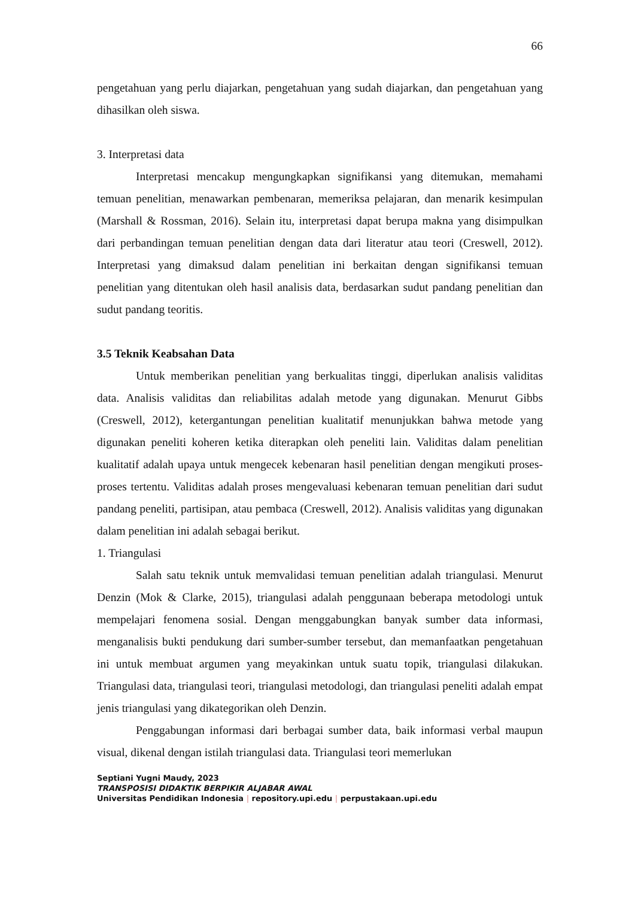66
pengetahuan yang perlu diajarkan, pengetahuan yang sudah diajarkan, dan pengetahuan yang dihasilkan oleh siswa.
3. Interpretasi data
Interpretasi mencakup mengungkapkan signifikansi yang ditemukan, memahami temuan penelitian, menawarkan pembenaran, memeriksa pelajaran, dan menarik kesimpulan (Marshall & Rossman, 2016). Selain itu, interpretasi dapat berupa makna yang disimpulkan dari perbandingan temuan penelitian dengan data dari literatur atau teori (Creswell, 2012). Interpretasi yang dimaksud dalam penelitian ini berkaitan dengan signifikansi temuan penelitian yang ditentukan oleh hasil analisis data, berdasarkan sudut pandang penelitian dan sudut pandang teoritis.
3.5 Teknik Keabsahan Data
Untuk memberikan penelitian yang berkualitas tinggi, diperlukan analisis validitas data. Analisis validitas dan reliabilitas adalah metode yang digunakan. Menurut Gibbs (Creswell, 2012), ketergantungan penelitian kualitatif menunjukkan bahwa metode yang digunakan peneliti koheren ketika diterapkan oleh peneliti lain. Validitas dalam penelitian kualitatif adalah upaya untuk mengecek kebenaran hasil penelitian dengan mengikuti proses-proses tertentu. Validitas adalah proses mengevaluasi kebenaran temuan penelitian dari sudut pandang peneliti, partisipan, atau pembaca (Creswell, 2012). Analisis validitas yang digunakan dalam penelitian ini adalah sebagai berikut.
1. Triangulasi
Salah satu teknik untuk memvalidasi temuan penelitian adalah triangulasi. Menurut Denzin (Mok & Clarke, 2015), triangulasi adalah penggunaan beberapa metodologi untuk mempelajari fenomena sosial. Dengan menggabungkan banyak sumber data informasi, menganalisis bukti pendukung dari sumber-sumber tersebut, dan memanfaatkan pengetahuan ini untuk membuat argumen yang meyakinkan untuk suatu topik, triangulasi dilakukan. Triangulasi data, triangulasi teori, triangulasi metodologi, dan triangulasi peneliti adalah empat jenis triangulasi yang dikategorikan oleh Denzin.
Penggabungan informasi dari berbagai sumber data, baik informasi verbal maupun visual, dikenal dengan istilah triangulasi data. Triangulasi teori memerlukan
Septiani Yugni Maudy, 2023
TRANSPOSISI DIDAKTIK BERPIKIR ALJABAR AWAL
Universitas Pendidikan Indonesia | repository.upi.edu | perpustakaan.upi.edu